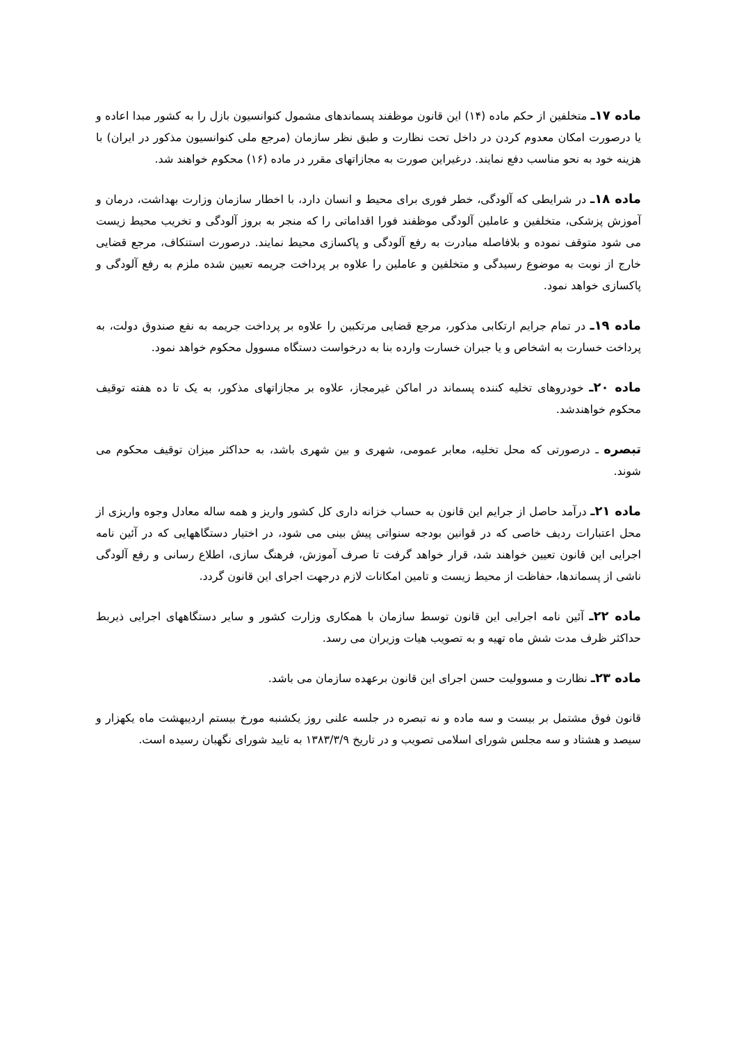ماده ۱۷ـ متخلفین از حکم ماده (۱۴) این قانون موظفند پسماندهای مشمول کنوانسیون بازل را به کشور مبدا اعاده و یا درصورت امکان معدوم کردن در داخل تحت نظارت و طبق نظر سازمان (مرجع ملی کنوانسیون مذکور در ایران) با هزینه خود به نحو مناسب دفع نمایند. درغیراین صورت به مجازاتهای مقرر در ماده (۱۶) محکوم خواهند شد.
ماده ۱۸ـ در شرایطی که آلودگی، خطر فوری برای محیط و انسان دارد، با اخطار سازمان وزارت بهداشت، درمان و آموزش پزشکی، متخلفین و عاملین آلودگی موظفند فورا اقداماتی را که منجر به بروز آلودگی و تخریب محیط زیست می شود متوقف نموده و بلافاصله مبادرت به رفع آلودگی و پاکسازی محیط نمایند. درصورت استنکاف، مرجع قضایی خارج از نوبت به موضوع رسیدگی و متخلفین و عاملین را علاوه بر پرداخت جریمه تعیین شده ملزم به رفع آلودگی و پاکسازی خواهد نمود.
ماده ۱۹ـ در تمام جرایم ارتکابی مذکور، مرجع قضایی مرتکبین را علاوه بر پرداخت جریمه به نفع صندوق دولت، به پرداخت خسارت به اشخاص و یا جبران خسارت وارده بنا به درخواست دستگاه مسوول محکوم خواهد نمود.
ماده ۲۰ـ خودروهای تخلیه کننده پسماند در اماکن غیرمجاز، علاوه بر مجازاتهای مذکور، به یک تا ده هفته توقیف محکوم خواهندشد.
تبصره ـ درصورتی که محل تخلیه، معابر عمومی، شهری و بین شهری باشد، به حداکثر میزان توقیف محکوم می شوند.
ماده ۲۱ـ درآمد حاصل از جرایم این قانون به حساب خزانه داری کل کشور واریز و همه ساله معادل وجوه واریزی از محل اعتبارات ردیف خاصی که در قوانین بودجه سنواتی پیش بینی می شود، در اختیار دستگاههایی که در آئین نامه اجرایی این قانون تعیین خواهند شد، قرار خواهد گرفت تا صرف آموزش، فرهنگ سازی، اطلاع رسانی و رفع آلودگی ناشی از پسماندها، حفاظت از محیط زیست و تامین امکانات لازم درجهت اجرای این قانون گردد.
ماده ۲۲ـ آئین نامه اجرایی این قانون توسط سازمان با همکاری وزارت کشور و سایر دستگاههای اجرایی ذیربط حداکثر ظرف مدت شش ماه تهیه و به تصویب هیات وزیران می رسد.
ماده ۲۳ـ نظارت و مسوولیت حسن اجرای این قانون برعهده سازمان می باشد.
قانون فوق مشتمل بر بیست و سه ماده و نه تبصره در جلسه علنی روز یکشنبه مورخ بیستم اردیبهشت ماه یکهزار و سیصد و هشتاد و سه مجلس شورای اسلامی تصویب و در تاریخ ۱۳۸۳/۳/۹ به تایید شورای نگهبان رسیده است.